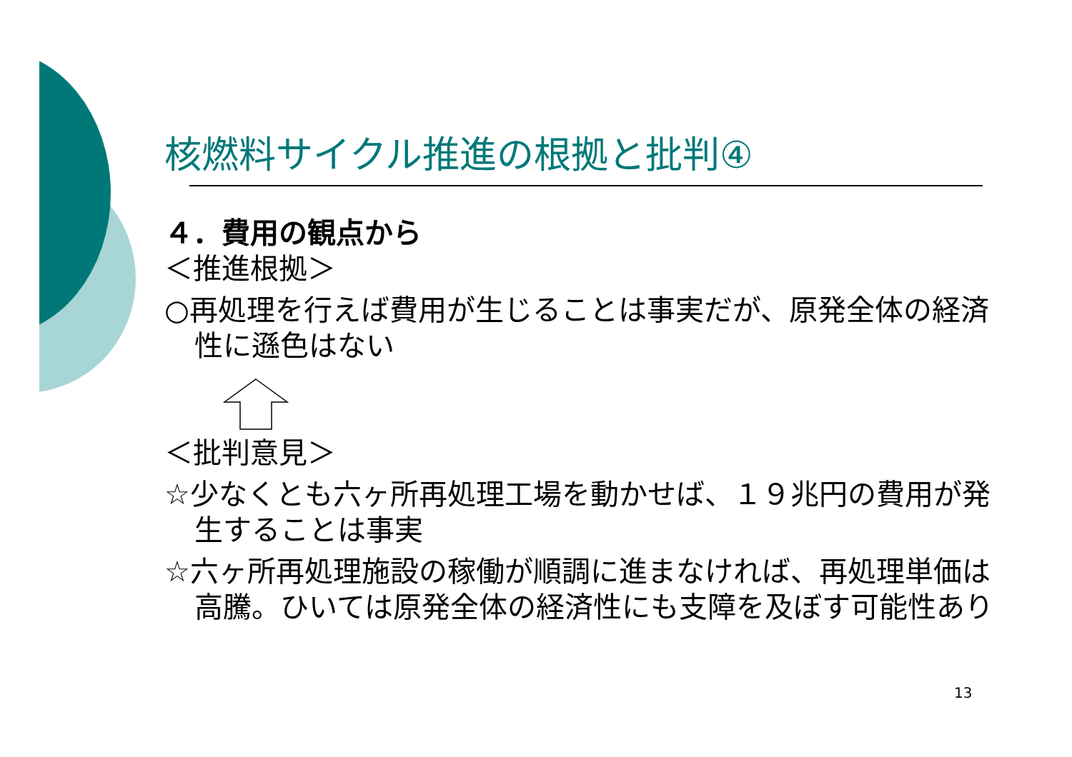核燃料サイクル推進の根拠と批判④
４．費用の観点から
＜推進根拠＞
○再処理を行えば費用が生じることは事実だが、原発全体の経済性に遜色はない
＜批判意見＞
☆少なくとも六ヶ所再処理工場を動かせば、１９兆円の費用が発生することは事実
☆六ヶ所再処理施設の稼働が順調に進まなければ、再処理単価は高騰。ひいては原発全体の経済性にも支障を及ぼす可能性あり
13